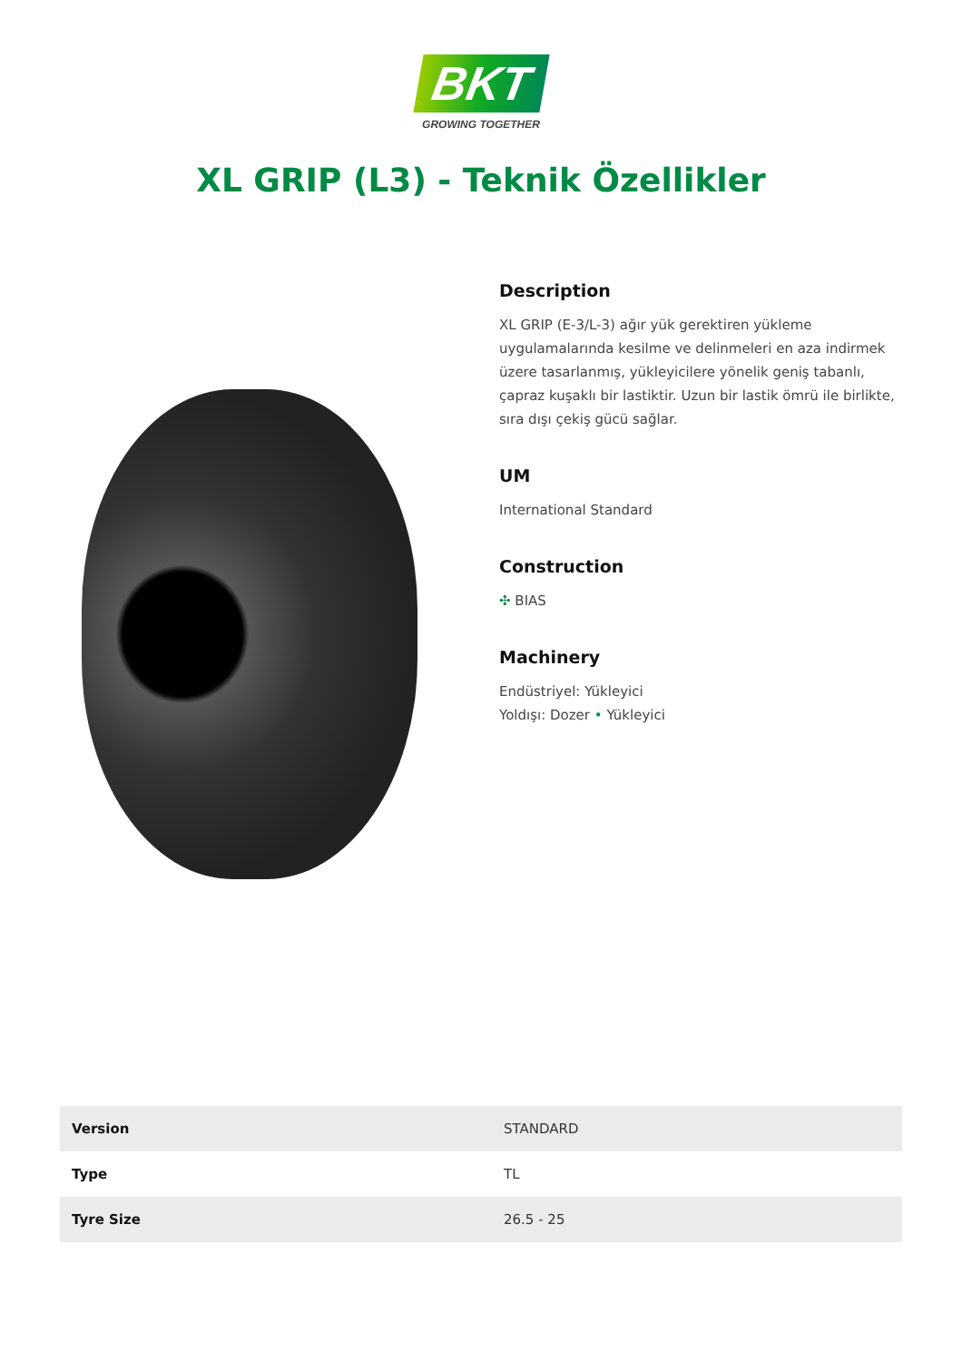BKT
GROWING TOGETHER
XL GRIP (L3) - Teknik Özellikler
Description
XL GRIP (E-3/L-3) ağır yük gerektiren yükleme uygulamalarında kesilme ve delinmeleri en aza indirmek üzere tasarlanmış, yükleyicilere yönelik geniş tabanlı, çapraz kuşaklı bir lastiktir. Uzun bir lastik ömrü ile birlikte, sıra dışı çekiş gücü sağlar.
UM
International Standard
Construction
✣ BIAS
Machinery
Endüstriyel: Yükleyici
Yoldışı: Dozer • Yükleyici
| Version | STANDARD |
| Type | TL |
| Tyre Size | 26.5 - 25 |